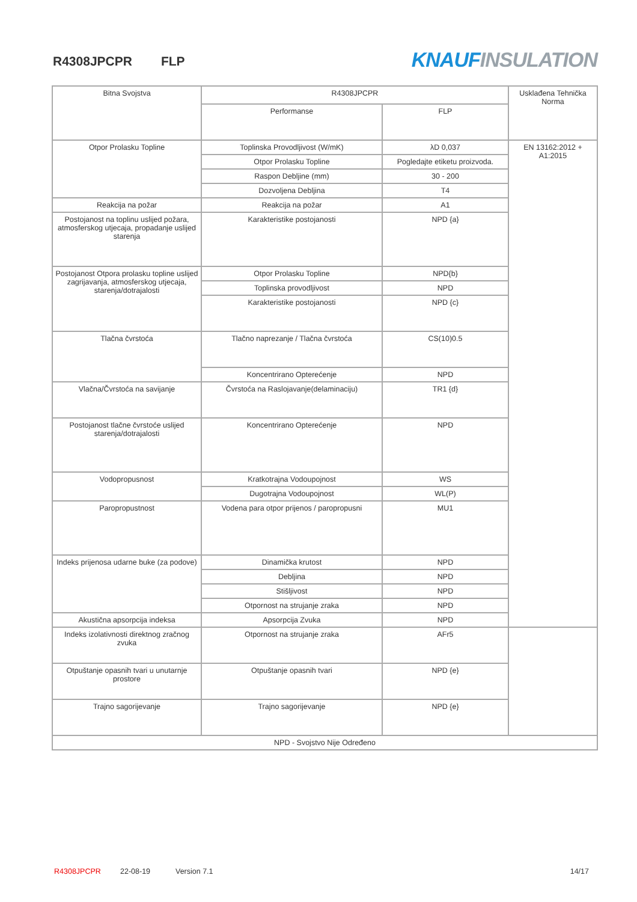R4308JPCPR FLP KNAUF INSULATION
| Bitna Svojstva | R4308JPCPR | | Usklađena Tehnička Norma |
| --- | --- | --- | --- |
| | Performanse | FLP | |
| Otpor Prolasku Topline | Toplinska Provodljivost (W/mK) | λD 0,037 | EN 13162:2012 + A1:2015 |
| | Otpor Prolasku Topline | Pogledajte etiketu proizvoda. | |
| | Raspon Debljine (mm) | 30 - 200 | |
| | Dozvoljena Debljina | T4 | |
| Reakcija na požar | Reakcija na požar | A1 | |
| Postojanost na toplinu uslijed požara, atmosferskog utjecaja, propadanje uslijed starenja | Karakteristike postojanosti | NPD {a} | |
| Postojanost Otpora prolasku topline uslijed zagrijavanja, atmosferskog utjecaja, starenja/dotrajalosti | Otpor Prolasku Topline | NPD{b} | |
| | Toplinska provodljivost | NPD | |
| | Karakteristike postojanosti | NPD {c} | |
| Tlačna čvrstoća | Tlačno naprezanje / Tlačna čvrstoća | CS(10)0.5 | |
| | Koncentrirano Opterećenje | NPD | |
| Vlačna/Čvrstoća na savijanje | Čvrstoća na Raslojavanje(delaminaciju) | TR1 {d} | |
| Postojanost tlačne čvrstoće uslijed starenja/dotrajalosti | Koncentrirano Opterećenje | NPD | |
| Vodopropusnost | Kratkotrajna Vodoupojnost | WS | |
| | Dugotrajna Vodoupojnost | WL(P) | |
| Paropropustnost | Vodena para otpor prijenos / paropropusni | MU1 | |
| Indeks prijenosa udarne buke (za podove) | Dinamička krutost | NPD | |
| | Debljina | NPD | |
| | Stišljivost | NPD | |
| | Otpornost na strujanje zraka | NPD | |
| Akustična apsorpcija indeksa | Apsorpcija Zvuka | NPD | |
| Indeks izolativnosti direktnog zračnog zvuka | Otpornost na strujanje zraka | AFr5 | |
| Otpuštanje opasnih tvari u unutarnje prostore | Otpuštanje opasnih tvari | NPD {e} | |
| Trajno sagorijevanje | Trajno sagorijevanje | NPD {e} | |
| NPD - Svojstvo Nije Određeno | | | |
R4308JPCPR 22-08-19 Version 7.1 14/17